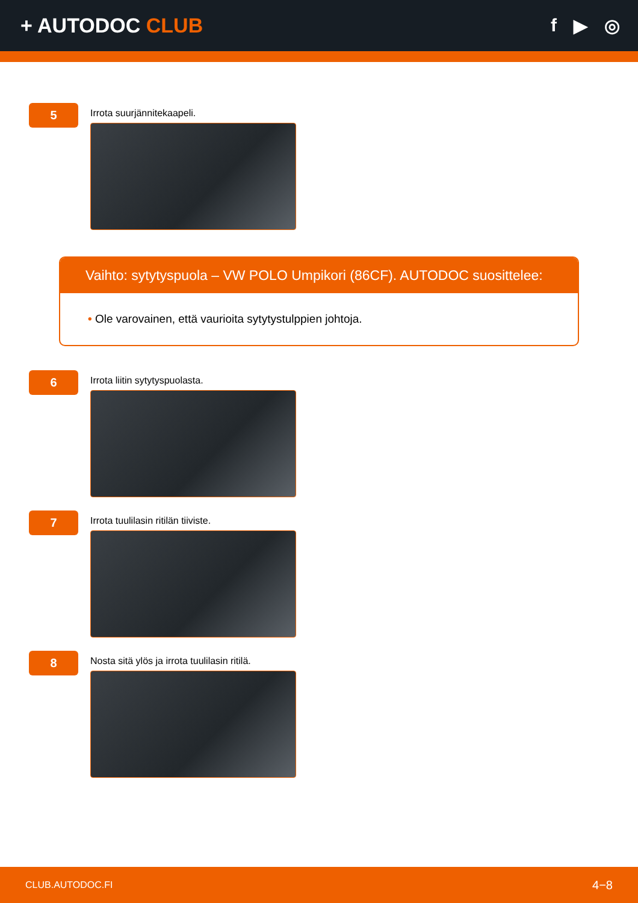+ AUTODOC CLUB f ▶ ◎
5
Irrota suurjännitekaapeli.
Vaihto: sytytyspuola – VW POLO Umpikori (86CF). AUTODOC suosittelee:
• Ole varovainen, että vaurioita sytytystulppien johtoja.
6
Irrota liitin sytytyspuolasta.
7
Irrota tuulilasin ritilän tiiviste.
8
Nosta sitä ylös ja irrota tuulilasin ritilä.
CLUB.AUTODOC.FI 4−8